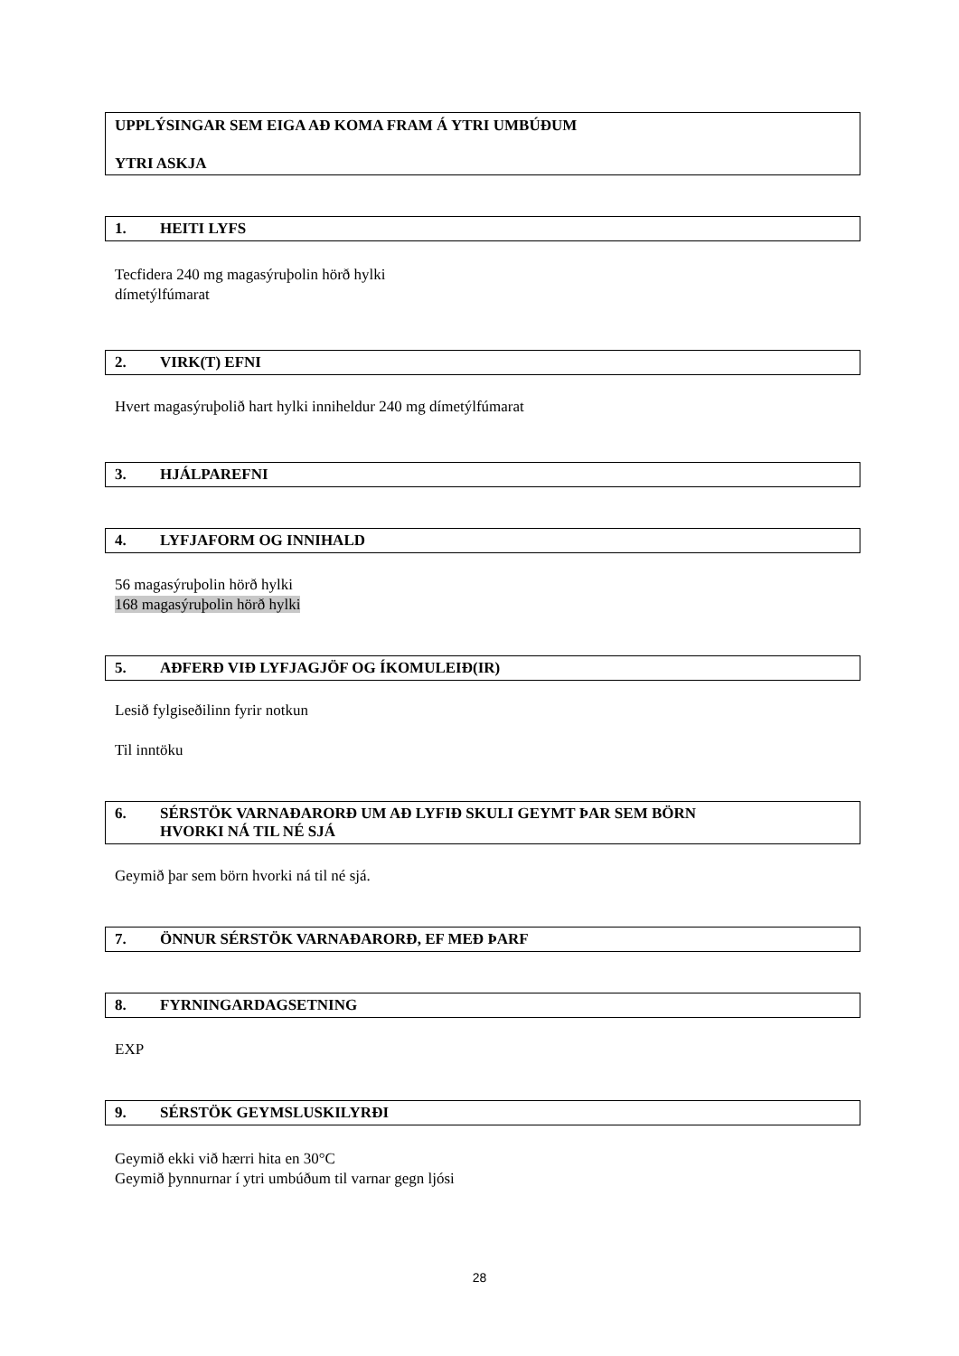UPPLÝSINGAR SEM EIGA AÐ KOMA FRAM Á YTRI UMBÚÐUM
YTRI ASKJA
1. HEITI LYFS
Tecfidera 240 mg magasýruþolin hörð hylki
dímetýlfúmarat
2. VIRK(T) EFNI
Hvert magasýruþolið hart hylki inniheldur 240 mg dímetýlfúmarat
3. HJÁLPAREFNI
4. LYFJAFORM OG INNIHALD
56 magasýruþolin hörð hylki
168 magasýruþolin hörð hylki
5. AÐFERÐ VIÐ LYFJAGJÖF OG ÍKOMULEIÐ(IR)
Lesið fylgiseðilinn fyrir notkun
Til inntöku
6. SÉRSTÖK VARNAÐARORÐ UM AÐ LYFIÐ SKULI GEYMT ÞAR SEM BÖRN
HVORKI NÁ TIL NÉ SJÁ
Geymið þar sem börn hvorki ná til né sjá.
7. ÖNNUR SÉRSTÖK VARNAÐARORÐ, EF MEÐ ÞARF
8. FYRNINGARDAGSETNING
EXP
9. SÉRSTÖK GEYMSLUSKILYRÐI
Geymið ekki við hærri hita en 30°C
Geymið þynnurnar í ytri umbúðum til varnar gegn ljósi
28